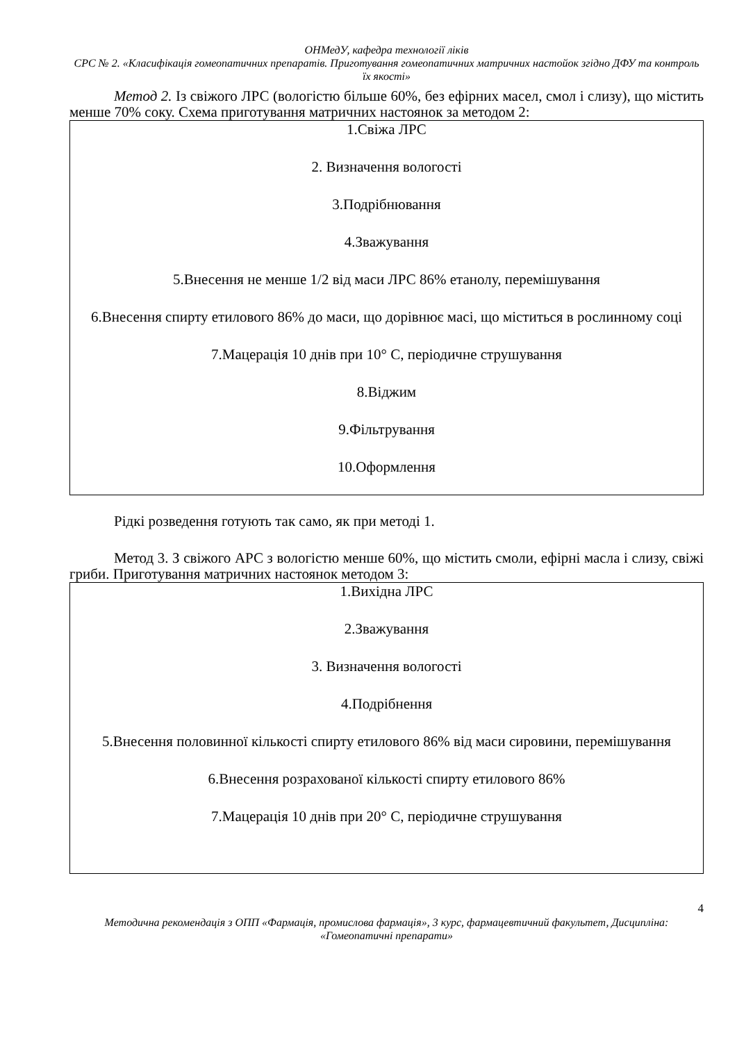ОНМедУ, кафедра технології ліків
СРС № 2. «Класифікація гомеопатичних препаратів. Приготування гомеопатичних матричних настойок згідно ДФУ та контроль їх якості»
Метод 2. Із свіжого ЛРС (вологістю більше 60%, без ефірних масел, смол і слизу), що містить менше 70% соку. Схема приготування матричних настоянок за методом 2:
1.Свіжа ЛРС
2. Визначення вологості
3.Подрібнювання
4.Зважування
5.Внесення не менше 1/2 від маси ЛРС 86% етанолу, перемішування
6.Внесення спирту етилового 86% до маси, що дорівнює масі, що міститься в рослинному соці
7.Мацерація 10 днів при 10° С, періодичне струшування
8.Віджим
9.Фільтрування
10.Оформлення
Рідкі розведення готують так само, як при методі 1.
Метод 3. З свіжого АРС з вологістю менше 60%, що містить смоли, ефірні масла і слизу, свіжі гриби. Приготування матричних настоянок методом 3:
1.Вихідна ЛРС
2.Зважування
3. Визначення вологості
4.Подрібнення
5.Внесення половинної кількості спирту етилового 86% від маси сировини, перемішування
6.Внесення розрахованої кількості спирту етилового 86%
7.Мацерація 10 днів при 20° С, періодичне струшування
4
Методична рекомендація з ОПП «Фармація, промислова фармація», 3 курс, фармацевтичний факультет, Дисципліна: «Гомеопатичні препарати»